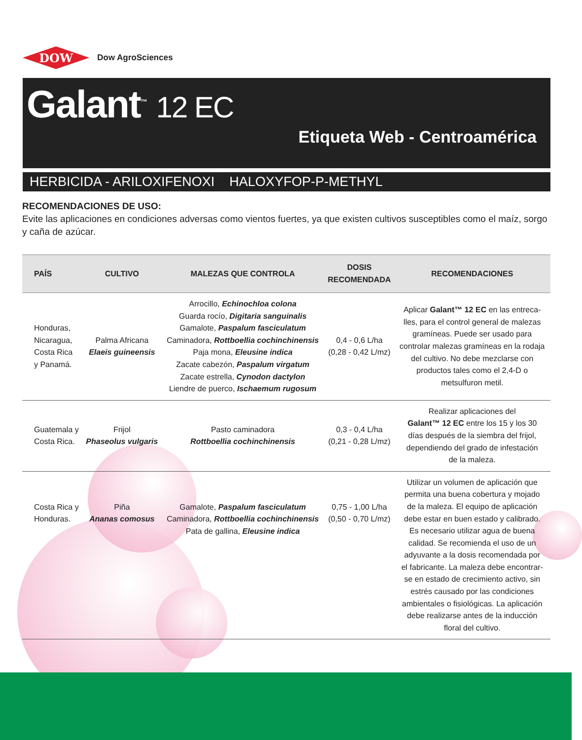DOW
Dow AgroSciences
Galant<sup>™</sup> 12 EC
Etiqueta Web - Centroamérica
HERBICIDA - ARILOXIFENOXI HALOXYFOP-P-METHYL
RECOMENDACIONES DE USO:
Evite las aplicaciones en condiciones adversas como vientos fuertes, ya que existen cultivos susceptibles como el maíz, sorgo y caña de azúcar.
| PAÍS | CULTIVO | MALEZAS QUE CONTROLA | DOSIS RECOMENDADA | RECOMENDACIONES |
| --- | --- | --- | --- | --- |
| Honduras, Nicaragua, Costa Rica y Panamá. | Palma Africana Elaeis guineensis | Arrocillo, Echinochloa colona Guarda rocío, Digitaria sanguinalis Gamalote, Paspalum fasciculatum Caminadora, Rottboellia cochinchinensis Paja mona, Eleusine indica Zacate cabezón, Paspalum virgatum Zacate estrella, Cynodon dactylon Liendre de puerco, Ischaemum rugosum | 0,4 - 0,6 L/ha (0,28 - 0,42 L/mz) | Aplicar Galant™ 12 EC en las entreca- lles, para el control general de malezas gramíneas. Puede ser usado para controlar malezas gramíneas en la rodaja del cultivo. No debe mezclarse con productos tales como el 2,4-D o metsulfuron metil. |
| Guatemala y Costa Rica. | Frijol Phaseolus vulgaris | Pasto caminadora Rottboellia cochinchinensis | 0,3 - 0,4 L/ha (0,21 - 0,28 L/mz) | Realizar aplicaciones del Galant™ 12 EC entre los 15 y los 30 días después de la siembra del frijol, dependiendo del grado de infestación de la maleza. |
| Costa Rica y Honduras. | Piña Ananas comosus | Gamalote, Paspalum fasciculatum Caminadora, Rottboellia cochinchinensis Pata de gallina, Eleusine indica | 0,75 - 1,00 L/ha (0,50 - 0,70 L/mz) | Utilizar un volumen de aplicación que permita una buena cobertura y mojado de la maleza. El equipo de aplicación debe estar en buen estado y calibrado. Es necesario utilizar agua de buena calidad. Se recomienda el uso de un adyuvante a la dosis recomendada por el fabricante. La maleza debe encontrar- se en estado de crecimiento activo, sin estrés causado por las condiciones ambientales o fisiológicas. La aplicación debe realizarse antes de la inducción floral del cultivo. |